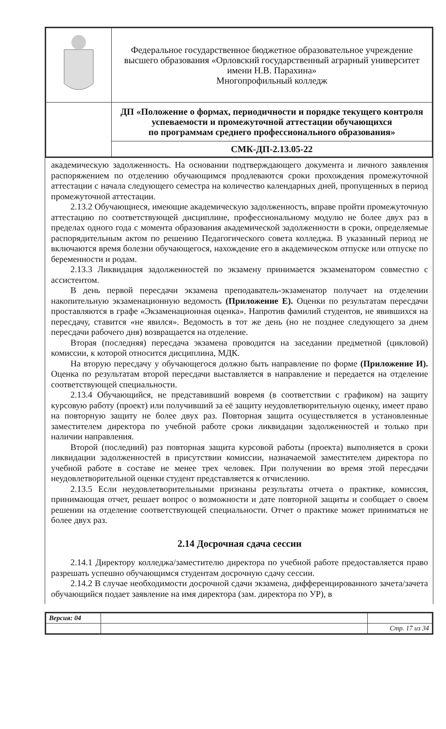| | Федеральное государственное бюджетное образовательное учреждение высшего образования «Орловский государственный аграрный университет имени Н.В. Парахина» Многопрофильный колледж |
| | ДП «Положение о формах, периодичности и порядке текущего контроля успеваемости и промежуточной аттестации обучающихся по программам среднего профессионального образования» |
| | СМК-ДП-2.13.05-22 |
академическую задолженность. На основании подтверждающего документа и личного заявления распоряжением по отделению обучающимся продлеваются сроки прохождения промежуточной аттестации с начала следующего семестра на количество календарных дней, пропущенных в период промежуточной аттестации.
2.13.2 Обучающиеся, имеющие академическую задолженность, вправе пройти промежуточную аттестацию по соответствующей дисциплине, профессиональному модулю не более двух раз в пределах одного года с момента образования академической задолженности в сроки, определяемые распорядительным актом по решению Педагогического совета колледжа. В указанный период не включаются время болезни обучающегося, нахождение его в академическом отпуске или отпуске по беременности и родам.
2.13.3 Ликвидация задолженностей по экзамену принимается экзаменатором совместно с ассистентом.
В день первой пересдачи экзамена преподаватель-экзаменатор получает на отделении накопительную экзаменационную ведомость (Приложение Е). Оценки по результатам пересдачи проставляются в графе «Экзаменационная оценка». Напротив фамилий студентов, не явившихся на пересдачу, ставится «не явился». Ведомость в тот же день (но не позднее следующего за днем пересдачи рабочего дня) возвращается на отделение.
Вторая (последняя) пересдача экзамена проводится на заседании предметной (цикловой) комиссии, к которой относится дисциплина, МДК.
На вторую пересдачу у обучающегося должно быть направление по форме (Приложение И). Оценка по результатам второй пересдачи выставляется в направление и передается на отделение соответствующей специальности.
2.13.4 Обучающийся, не представивший вовремя (в соответствии с графиком) на защиту курсовую работу (проект) или получивший за её защиту неудовлетворительную оценку, имеет право на повторную защиту не более двух раз. Повторная защита осуществляется в установленные заместителем директора по учебной работе сроки ликвидации задолженностей и только при наличии направления.
Второй (последний) раз повторная защита курсовой работы (проекта) выполняется в сроки ликвидации задолженностей в присутствии комиссии, назначаемой заместителем директора по учебной работе в составе не менее трех человек. При получении во время этой пересдачи неудовлетворительной оценки студент представляется к отчислению.
2.13.5 Если неудовлетворительными признаны результаты отчета о практике, комиссия, принимающая отчет, решает вопрос о возможности и дате повторной защиты и сообщает о своем решении на отделение соответствующей специальности. Отчет о практике может приниматься не более двух раз.
2.14 Досрочная сдача сессии
2.14.1 Директору колледжа/заместителю директора по учебной работе предоставляется право разрешать успешно обучающимся студентам досрочную сдачу сессии.
2.14.2 В случае необходимости досрочной сдачи экзамена, дифференцированного зачета/зачета обучающийся подает заявление на имя директора (зам. директора по УР), в
| Версия: 04 | | |
| | | Стр. 17 из 34 |